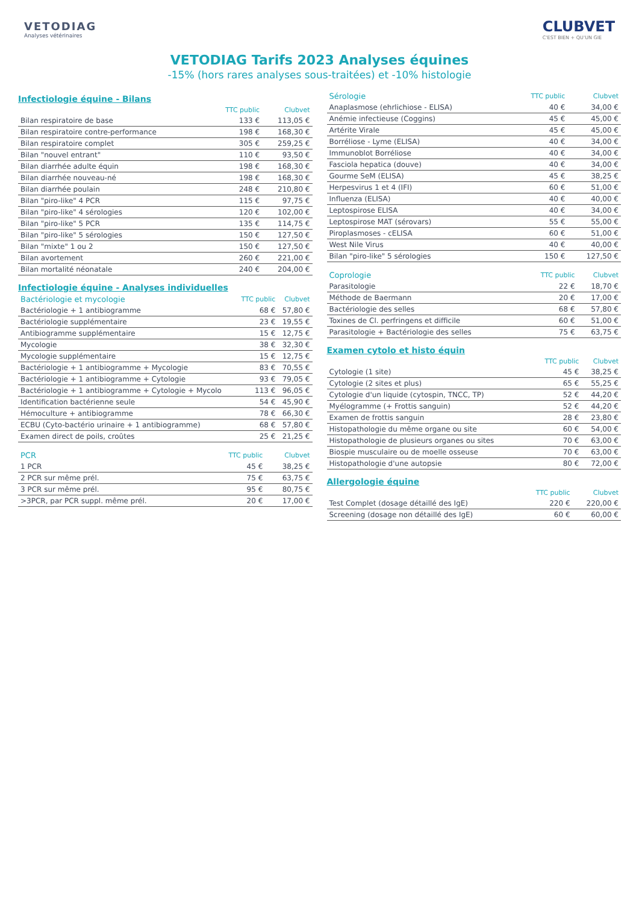VETODIAG
Analyses vétérinaires
CLUBVET
C'EST BIEN + QU'UN GIE
VETODIAG Tarifs 2023 Analyses équines
-15% (hors rares analyses sous-traitées) et -10% histologie
Infectiologie équine - Bilans
| | TTC public | Clubvet |
| --- | --- | --- |
| Bilan respiratoire de base | 133 € | 113,05 € |
| Bilan respiratoire contre-performance | 198 € | 168,30 € |
| Bilan respiratoire complet | 305 € | 259,25 € |
| Bilan "nouvel entrant" | 110 € | 93,50 € |
| Bilan diarrhée adulte équin | 198 € | 168,30 € |
| Bilan diarrhée nouveau-né | 198 € | 168,30 € |
| Bilan diarrhée poulain | 248 € | 210,80 € |
| Bilan "piro-like" 4 PCR | 115 € | 97,75 € |
| Bilan "piro-like" 4 sérologies | 120 € | 102,00 € |
| Bilan "piro-like" 5 PCR | 135 € | 114,75 € |
| Bilan "piro-like" 5 sérologies | 150 € | 127,50 € |
| Bilan "mixte" 1 ou 2 | 150 € | 127,50 € |
| Bilan avortement | 260 € | 221,00 € |
| Bilan mortalité néonatale | 240 € | 204,00 € |
Infectiologie équine - Analyses individuelles
| Bactériologie et mycologie | TTC public | Clubvet |
| --- | --- | --- |
| Bactériologie + 1 antibiogramme | 68 € | 57,80 € |
| Bactériologie supplémentaire | 23 € | 19,55 € |
| Antibiogramme supplémentaire | 15 € | 12,75 € |
| Mycologie | 38 € | 32,30 € |
| Mycologie supplémentaire | 15 € | 12,75 € |
| Bactériologie + 1 antibiogramme + Mycologie | 83 € | 70,55 € |
| Bactériologie + 1 antibiogramme + Cytologie | 93 € | 79,05 € |
| Bactériologie + 1 antibiogramme + Cytologie + Mycolo | 113 € | 96,05 € |
| Identification bactérienne seule | 54 € | 45,90 € |
| Hémoculture + antibiogramme | 78 € | 66,30 € |
| ECBU (Cyto-bactério urinaire + 1 antibiogramme) | 68 € | 57,80 € |
| Examen direct de poils, croûtes | 25 € | 21,25 € |
| PCR | TTC public | Clubvet |
| --- | --- | --- |
| 1 PCR | 45 € | 38,25 € |
| 2 PCR sur même prél. | 75 € | 63,75 € |
| 3 PCR sur même prél. | 95 € | 80,75 € |
| >3PCR, par PCR suppl. même prél. | 20 € | 17,00 € |
| Sérologie | TTC public | Clubvet |
| --- | --- | --- |
| Anaplasmose (ehrlichiose - ELISA) | 40 € | 34,00 € |
| Anémie infectieuse (Coggins) | 45 € | 45,00 € |
| Artérite Virale | 45 € | 45,00 € |
| Borréliose - Lyme (ELISA) | 40 € | 34,00 € |
| Immunoblot Borréliose | 40 € | 34,00 € |
| Fasciola hepatica (douve) | 40 € | 34,00 € |
| Gourme SeM (ELISA) | 45 € | 38,25 € |
| Herpesvirus 1 et 4 (IFI) | 60 € | 51,00 € |
| Influenza (ELISA) | 40 € | 40,00 € |
| Leptospirose ELISA | 40 € | 34,00 € |
| Leptospirose MAT (sérovars) | 55 € | 55,00 € |
| Piroplasmoses - cELISA | 60 € | 51,00 € |
| West Nile Virus | 40 € | 40,00 € |
| Bilan "piro-like" 5 sérologies | 150 € | 127,50 € |
| Coprologie | TTC public | Clubvet |
| --- | --- | --- |
| Parasitologie | 22 € | 18,70 € |
| Méthode de Baermann | 20 € | 17,00 € |
| Bactériologie des selles | 68 € | 57,80 € |
| Toxines de Cl. perfringens et difficile | 60 € | 51,00 € |
| Parasitologie + Bactériologie des selles | 75 € | 63,75 € |
Examen cytolo et histo équin
| | TTC public | Clubvet |
| --- | --- | --- |
| Cytologie (1 site) | 45 € | 38,25 € |
| Cytologie (2 sites et plus) | 65 € | 55,25 € |
| Cytologie d'un liquide (cytospin, TNCC, TP) | 52 € | 44,20 € |
| Myélogramme (+ Frottis sanguin) | 52 € | 44,20 € |
| Examen de frottis sanguin | 28 € | 23,80 € |
| Histopathologie du même organe ou site | 60 € | 54,00 € |
| Histopathologie de plusieurs organes ou sites | 70 € | 63,00 € |
| Biospie musculaire ou de moelle osseuse | 70 € | 63,00 € |
| Histopathologie d'une autopsie | 80 € | 72,00 € |
Allergologie équine
| | TTC public | Clubvet |
| --- | --- | --- |
| Test Complet (dosage détaillé des IgE) | 220 € | 220,00 € |
| Screening (dosage non détaillé des IgE) | 60 € | 60,00 € |